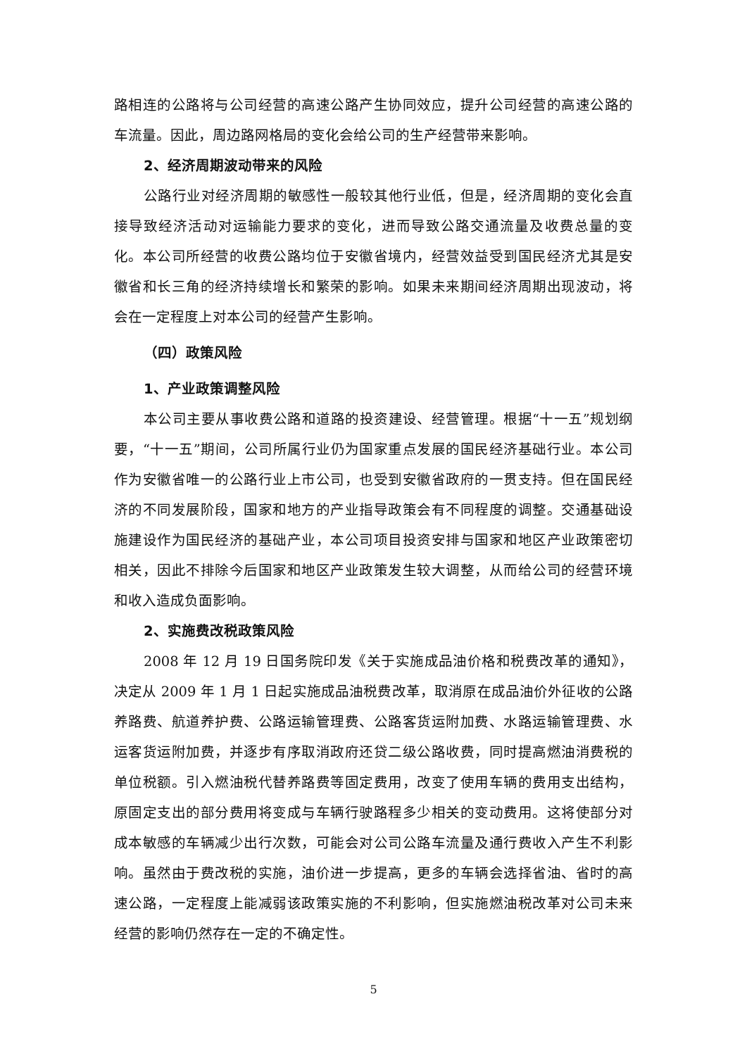路相连的公路将与公司经营的高速公路产生协同效应，提升公司经营的高速公路的车流量。因此，周边路网格局的变化会给公司的生产经营带来影响。
2、经济周期波动带来的风险
公路行业对经济周期的敏感性一般较其他行业低，但是，经济周期的变化会直接导致经济活动对运输能力要求的变化，进而导致公路交通流量及收费总量的变化。本公司所经营的收费公路均位于安徽省境内，经营效益受到国民经济尤其是安徽省和长三角的经济持续增长和繁荣的影响。如果未来期间经济周期出现波动，将会在一定程度上对本公司的经营产生影响。
（四）政策风险
1、产业政策调整风险
本公司主要从事收费公路和道路的投资建设、经营管理。根据“十一五”规划纲要，“十一五”期间，公司所属行业仍为国家重点发展的国民经济基础行业。本公司作为安徽省唯一的公路行业上市公司，也受到安徽省政府的一贯支持。但在国民经济的不同发展阶段，国家和地方的产业指导政策会有不同程度的调整。交通基础设施建设作为国民经济的基础产业，本公司项目投资安排与国家和地区产业政策密切相关，因此不排除今后国家和地区产业政策发生较大调整，从而给公司的经营环境和收入造成负面影响。
2、实施费改税政策风险
2008 年 12 月 19 日国务院印发《关于实施成品油价格和税费改革的通知》，决定从 2009 年 1 月 1 日起实施成品油税费改革，取消原在成品油价外征收的公路养路费、航道养护费、公路运输管理费、公路客货运附加费、水路运输管理费、水运客货运附加费，并逐步有序取消政府还贷二级公路收费，同时提高燃油消费税的单位税额。引入燃油税代替养路费等固定费用，改变了使用车辆的费用支出结构，原固定支出的部分费用将变成与车辆行驶路程多少相关的变动费用。这将使部分对成本敏感的车辆减少出行次数，可能会对公司公路车流量及通行费收入产生不利影响。虽然由于费改税的实施，油价进一步提高，更多的车辆会选择省油、省时的高速公路，一定程度上能减弱该政策实施的不利影响，但实施燃油税改革对公司未来经营的影响仍然存在一定的不确定性。
5